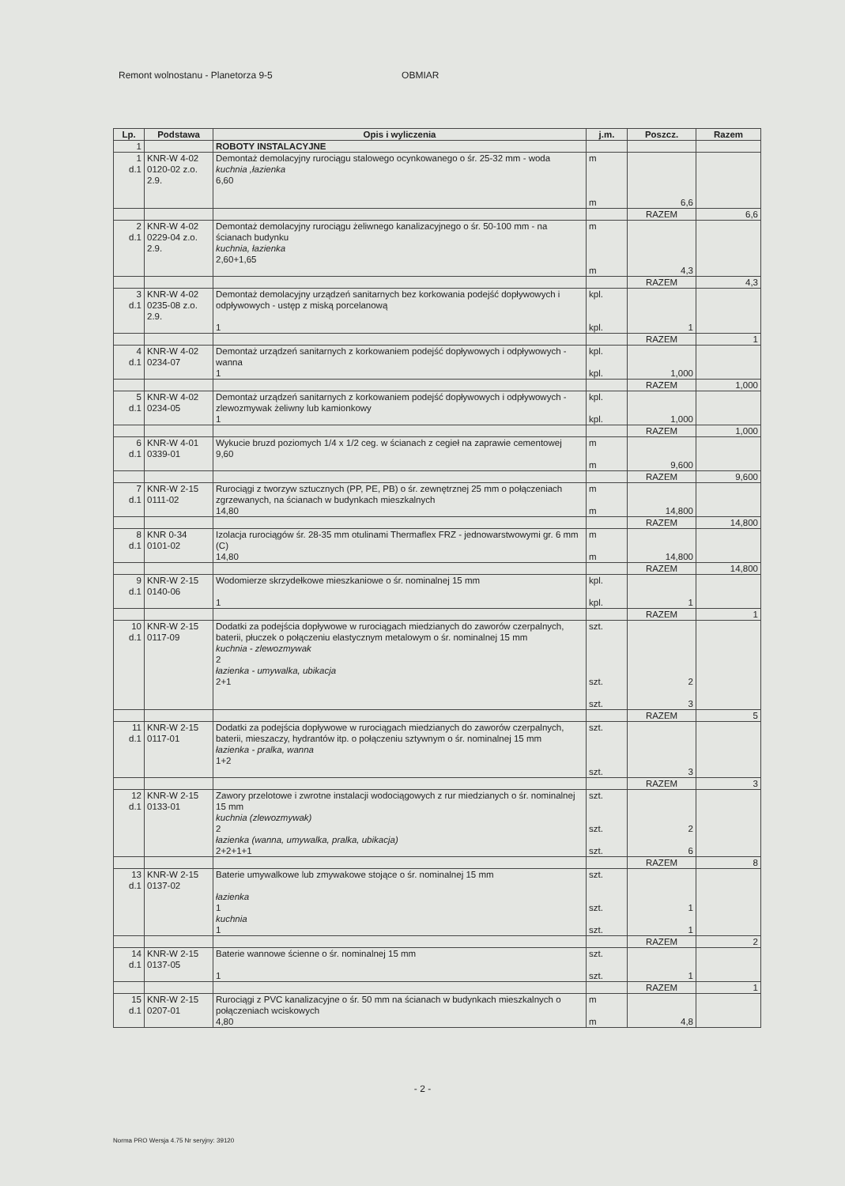Remont wolnostanu - Planetorza 9-5 OBMIAR
| Lp. | Podstawa | Opis i wyliczenia | j.m. | Poszcz. | Razem |
| --- | --- | --- | --- | --- | --- |
| 1 | | ROBOTY INSTALACYJNE | | | |
| 1 d.1 | KNR-W 4-02 0120-02 z.o. 2.9. | Demontaż demolacyjny rurociągu stalowego ocynkowanego o śr. 25-32 mm - woda kuchnia ,łazienka 6,60 | m m | 6,6 | |
| | | | | RAZEM | 6,6 |
| 2 d.1 | KNR-W 4-02 0229-04 z.o. 2.9. | Demontaż demolacyjny rurociągu żeliwnego kanalizacyjnego o śr. 50-100 mm - na ścianach budynku kuchnia, łazienka 2,60+1,65 | m m | 4,3 | |
| | | | | RAZEM | 4,3 |
| 3 d.1 | KNR-W 4-02 0235-08 z.o. 2.9. | Demontaż demolacyjny urządzeń sanitarnych bez korkowania podejść dopływowych i odpływowych - ustęp z miską porcelanową 1 | kpl. kpl. | 1 | |
| | | | | RAZEM | 1 |
| 4 d.1 | KNR-W 4-02 0234-07 | Demontaż urządzeń sanitarnych z korkowaniem podejść dopływowych i odpływowych - wanna 1 | kpl. kpl. | 1,000 | |
| | | | | RAZEM | 1,000 |
| 5 d.1 | KNR-W 4-02 0234-05 | Demontaż urządzeń sanitarnych z korkowaniem podejść dopływowych i odpływowych - zlewozmywak żeliwny lub kamionkowy 1 | kpl. kpl. | 1,000 | |
| | | | | RAZEM | 1,000 |
| 6 d.1 | KNR-W 4-01 0339-01 | Wykucie bruzd poziomych 1/4 x 1/2 ceg. w ścianach z cegieł na zaprawie cementowej 9,60 | m m | 9,600 | |
| | | | | RAZEM | 9,600 |
| 7 d.1 | KNR-W 2-15 0111-02 | Rurociągi z tworzyw sztucznych (PP, PE, PB) o śr. zewnętrznej 25 mm o połączeniach zgrzewanych, na ścianach w budynkach mieszkalnych 14,80 | m m | 14,800 | |
| | | | | RAZEM | 14,800 |
| 8 d.1 | KNR 0-34 0101-02 | Izolacja rurociągów śr. 28-35 mm otulinami Thermaflex FRZ - jednowarstwowymi gr. 6 mm (C) 14,80 | m m | 14,800 | |
| | | | | RAZEM | 14,800 |
| 9 d.1 | KNR-W 2-15 0140-06 | Wodomierze skrzydełkowe mieszkaniowe o śr. nominalnej 15 mm 1 | kpl. kpl. | 1 | |
| | | | | RAZEM | 1 |
| 10 d.1 | KNR-W 2-15 0117-09 | Dodatki za podejścia dopływowe w rurociągach miedzianych do zaworów czerpalnych, baterii, płuczek o połączeniu elastycznym metalowym o śr. nominalnej 15 mm kuchnia - zlewozmywak 2 łazienka - umywalka, ubikacja 2+1 | szt. szt. szt. | 2 3 | |
| | | | | RAZEM | 5 |
| 11 d.1 | KNR-W 2-15 0117-01 | Dodatki za podejścia dopływowe w rurociągach miedzianych do zaworów czerpalnych, baterii, mieszaczy, hydrantów itp. o połączeniu sztywnym o śr. nominalnej 15 mm łazienka - pralka, wanna 1+2 | szt. szt. | 3 | |
| | | | | RAZEM | 3 |
| 12 d.1 | KNR-W 2-15 0133-01 | Zawory przelotowe i zwrotne instalacji wodociągowych z rur miedzianych o śr. nominalnej 15 mm kuchnia (zlewozmywak) 2 łazienka (wanna, umywalka, pralka, ubikacja) 2+2+1+1 | szt. szt. szt. | 2 6 | |
| | | | | RAZEM | 8 |
| 13 d.1 | KNR-W 2-15 0137-02 | Baterie umywalkowe lub zmywakowe stojące o śr. nominalnej 15 mm łazienka 1 kuchnia 1 | szt. szt. szt. | 1 1 | |
| | | | | RAZEM | 2 |
| 14 d.1 | KNR-W 2-15 0137-05 | Baterie wannowe ścienne o śr. nominalnej 15 mm 1 | szt. szt. | 1 | |
| | | | | RAZEM | 1 |
| 15 d.1 | KNR-W 2-15 0207-01 | Rurociągi z PVC kanalizacyjne o śr. 50 mm na ścianach w budynkach mieszkalnych o połączeniach wciskowych 4,80 | m m | 4,8 | |
- 2 -
Norma PRO Wersja 4.75 Nr seryjny: 39120